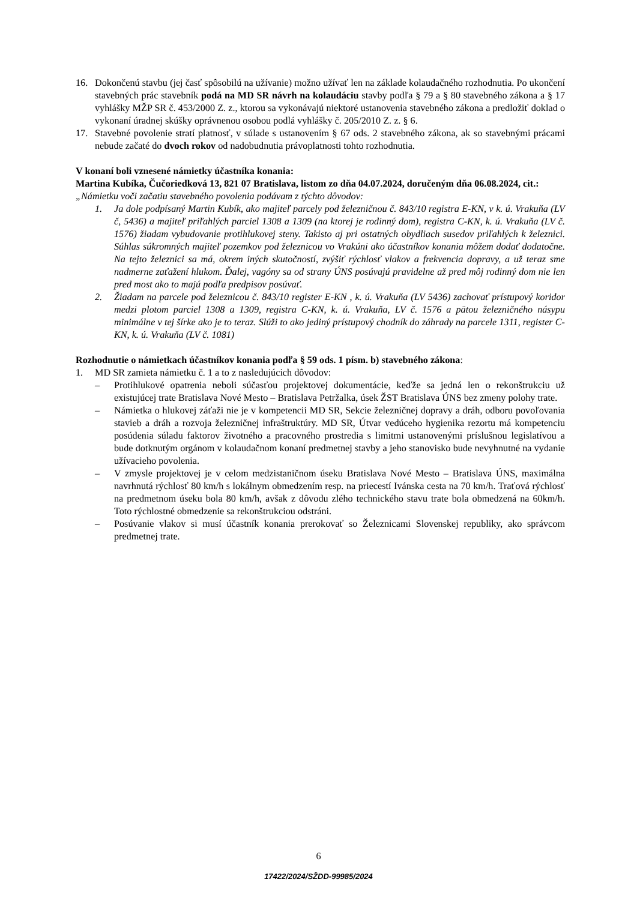16. Dokončenú stavbu (jej časť spôsobilú na užívanie) možno užívať len na základe kolaudačného rozhodnutia. Po ukončení stavebných prác stavebník podá na MD SR návrh na kolaudáciu stavby podľa § 79 a § 80 stavebného zákona a § 17 vyhlášky MŽP SR č. 453/2000 Z. z., ktorou sa vykonávajú niektoré ustanovenia stavebného zákona a predložiť doklad o vykonaní úradnej skúšky oprávnenou osobou podlá vyhlášky č. 205/2010 Z. z. § 6.
17. Stavebné povolenie stratí platnosť, v súlade s ustanovením § 67 ods. 2 stavebného zákona, ak so stavebnými prácami nebude začaté do dvoch rokov od nadobudnutia právoplatnosti tohto rozhodnutia.
V konaní boli vznesené námietky účastníka konania:
Martina Kubíka, Čučoriedková 13, 821 07 Bratislava, listom zo dňa 04.07.2024, doručeným dňa 06.08.2024, cit.:
„Námietku voči začatiu stavebného povolenia podávam z týchto dôvodov:
1. Ja dole podpísaný Martin Kubík, ako majiteľ parcely pod železničnou č. 843/10 registra E-KN, v k. ú. Vrakuňa (LV č, 5436) a majiteľ priľahlých parciel 1308 a 1309 (na ktorej je rodinný dom), registra C-KN, k. ú. Vrakuňa (LV č. 1576) žiadam vybudovanie protihlukovej steny. Takisto aj pri ostatných obydliach susedov priľahlých k železnici. Súhlas súkromných majiteľ pozemkov pod železnicou vo Vrakúni ako účastníkov konania môžem dodať dodatočne. Na tejto železnici sa má, okrem iných skutočností, zvýšiť rýchlosť vlakov a frekvencia dopravy, a už teraz sme nadmerne zaťažení hlukom. Ďalej, vagóny sa od strany ÚNS posúvajú pravidelne až pred môj rodinný dom nie len pred most ako to majú podľa predpisov posúvať.
2. Žiadam na parcele pod železnicou č. 843/10 register E-KN , k. ú. Vrakuňa (LV 5436) zachovať prístupový koridor medzi plotom parciel 1308 a 1309, registra C-KN, k. ú. Vrakuňa, LV č. 1576 a pätou železničného násypu minimálne v tej šírke ako je to teraz. Slúži to ako jediný prístupový chodník do záhrady na parcele 1311, register C-KN, k. ú. Vrakuňa (LV č. 1081)
Rozhodnutie o námietkach účastníkov konania podľa § 59 ods. 1 písm. b) stavebného zákona:
1. MD SR zamieta námietku č. 1 a to z nasledujúcich dôvodov:
– Protihlukové opatrenia neboli súčasťou projektovej dokumentácie, keďže sa jedná len o rekonštrukciu už existujúcej trate Bratislava Nové Mesto – Bratislava Petržalka, úsek ŽST Bratislava ÚNS bez zmeny polohy trate.
– Námietka o hlukovej záťaži nie je v kompetencii MD SR, Sekcie železničnej dopravy a dráh, odboru povoľovania stavieb a dráh a rozvoja železničnej infraštruktúry. MD SR, Útvar vedúceho hygienika rezortu má kompetenciu posúdenia súladu faktorov životného a pracovného prostredia s limitmi ustanovenými príslušnou legislatívou a bude dotknutým orgánom v kolaudačnom konaní predmetnej stavby a jeho stanovisko bude nevyhnutné na vydanie užívacieho povolenia.
– V zmysle projektovej je v celom medzistaničnom úseku Bratislava Nové Mesto – Bratislava ÚNS, maximálna navrhnutá rýchlosť 80 km/h s lokálnym obmedzením resp. na priecestí Ivánska cesta na 70 km/h. Traťová rýchlosť na predmetnom úseku bola 80 km/h, avšak z dôvodu zlého technického stavu trate bola obmedzená na 60km/h. Toto rýchlostné obmedzenie sa rekonštrukciou odstráni.
– Posúvanie vlakov si musí účastník konania prerokovať so Železnicami Slovenskej republiky, ako správcom predmetnej trate.
6
17422/2024/SŽDD-99985/2024